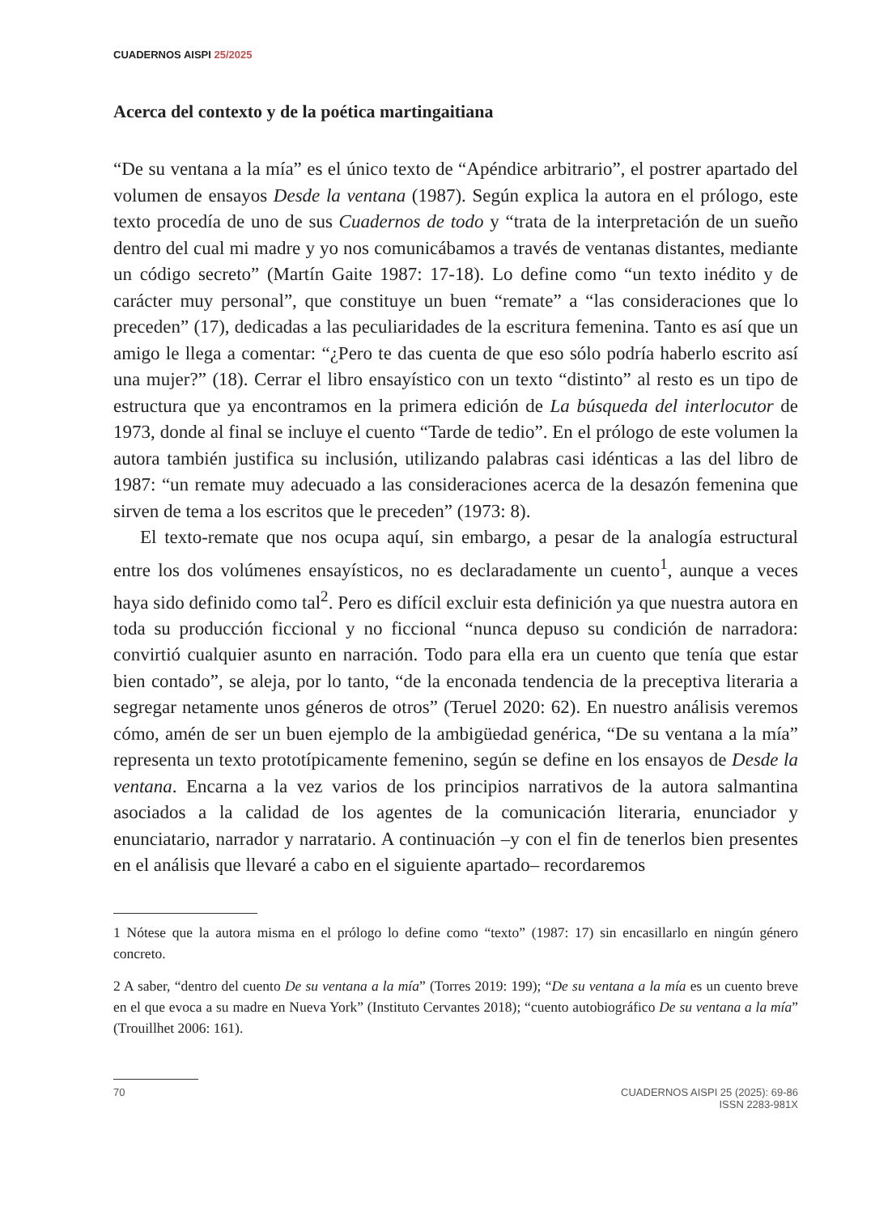CUADERNOS AISPI 25/2025
Acerca del contexto y de la poética martingaitiana
“De su ventana a la mía” es el único texto de “Apéndice arbitrario”, el postrer apartado del volumen de ensayos Desde la ventana (1987). Según explica la autora en el prólogo, este texto procedía de uno de sus Cuadernos de todo y “trata de la interpretación de un sueño dentro del cual mi madre y yo nos comunicábamos a través de ventanas distantes, mediante un código secreto” (Martín Gaite 1987: 17-18). Lo define como “un texto inédito y de carácter muy personal”, que constituye un buen “remate” a “las consideraciones que lo preceden” (17), dedicadas a las peculiaridades de la escritura femenina. Tanto es así que un amigo le llega a comentar: “¿Pero te das cuenta de que eso sólo podría haberlo escrito así una mujer?” (18). Cerrar el libro ensayístico con un texto “distinto” al resto es un tipo de estructura que ya encontramos en la primera edición de La búsqueda del interlocutor de 1973, donde al final se incluye el cuento “Tarde de tedio”. En el prólogo de este volumen la autora también justifica su inclusión, utilizando palabras casi idénticas a las del libro de 1987: “un remate muy adecuado a las consideraciones acerca de la desazón femenina que sirven de tema a los escritos que le preceden” (1973: 8).
El texto-remate que nos ocupa aquí, sin embargo, a pesar de la analogía estructural entre los dos volúmenes ensayísticos, no es declaradamente un cuento<sup>1</sup>, aunque a veces haya sido definido como tal<sup>2</sup>. Pero es difícil excluir esta definición ya que nuestra autora en toda su producción ficcional y no ficcional “nunca depuso su condición de narradora: convirtió cualquier asunto en narración. Todo para ella era un cuento que tenía que estar bien contado”, se aleja, por lo tanto, “de la enconada tendencia de la preceptiva literaria a segregar netamente unos géneros de otros” (Teruel 2020: 62). En nuestro análisis veremos cómo, amén de ser un buen ejemplo de la ambigüedad genérica, “De su ventana a la mía” representa un texto prototípicamente femenino, según se define en los ensayos de Desde la ventana. Encarna a la vez varios de los principios narrativos de la autora salmantina asociados a la calidad de los agentes de la comunicación literaria, enunciador y enunciatario, narrador y narratario. A continuación –y con el fin de tenerlos bien presentes en el análisis que llevaré a cabo en el siguiente apartado– recordaremos
1 Nótese que la autora misma en el prólogo lo define como “texto” (1987: 17) sin encasillarlo en ningún género concreto.
2 A saber, “dentro del cuento De su ventana a la mía” (Torres 2019: 199); “De su ventana a la mía es un cuento breve en el que evoca a su madre en Nueva York” (Instituto Cervantes 2018); “cuento autobiográfico De su ventana a la mía” (Trouillhet 2006: 161).
70 CUADERNOS AISPI 25 (2025): 69-86
ISSN 2283-981X